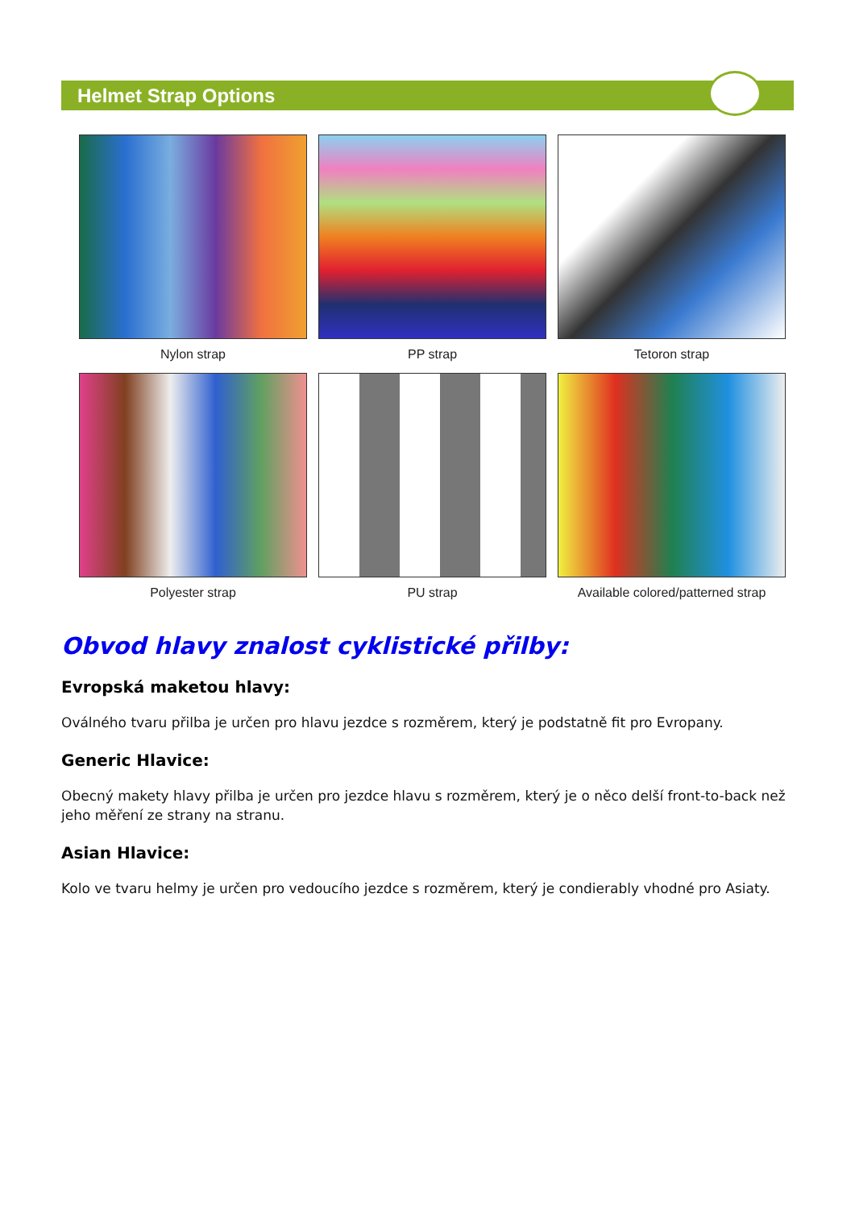Helmet Strap Options
Nylon strap
PP strap
Tetoron strap
Polyester strap
PU strap
Available colored/patterned strap
Obvod hlavy znalost cyklistické přilby:
Evropská maketou hlavy:
Oválného tvaru přilba je určen pro hlavu jezdce s rozměrem, který je podstatně fit pro Evropany.
Generic Hlavice:
Obecný makety hlavy přilba je určen pro jezdce hlavu s rozměrem, který je o něco delší front-to-back než jeho měření ze strany na stranu.
Asian Hlavice:
Kolo ve tvaru helmy je určen pro vedoucího jezdce s rozměrem, který je condierably vhodné pro Asiaty.